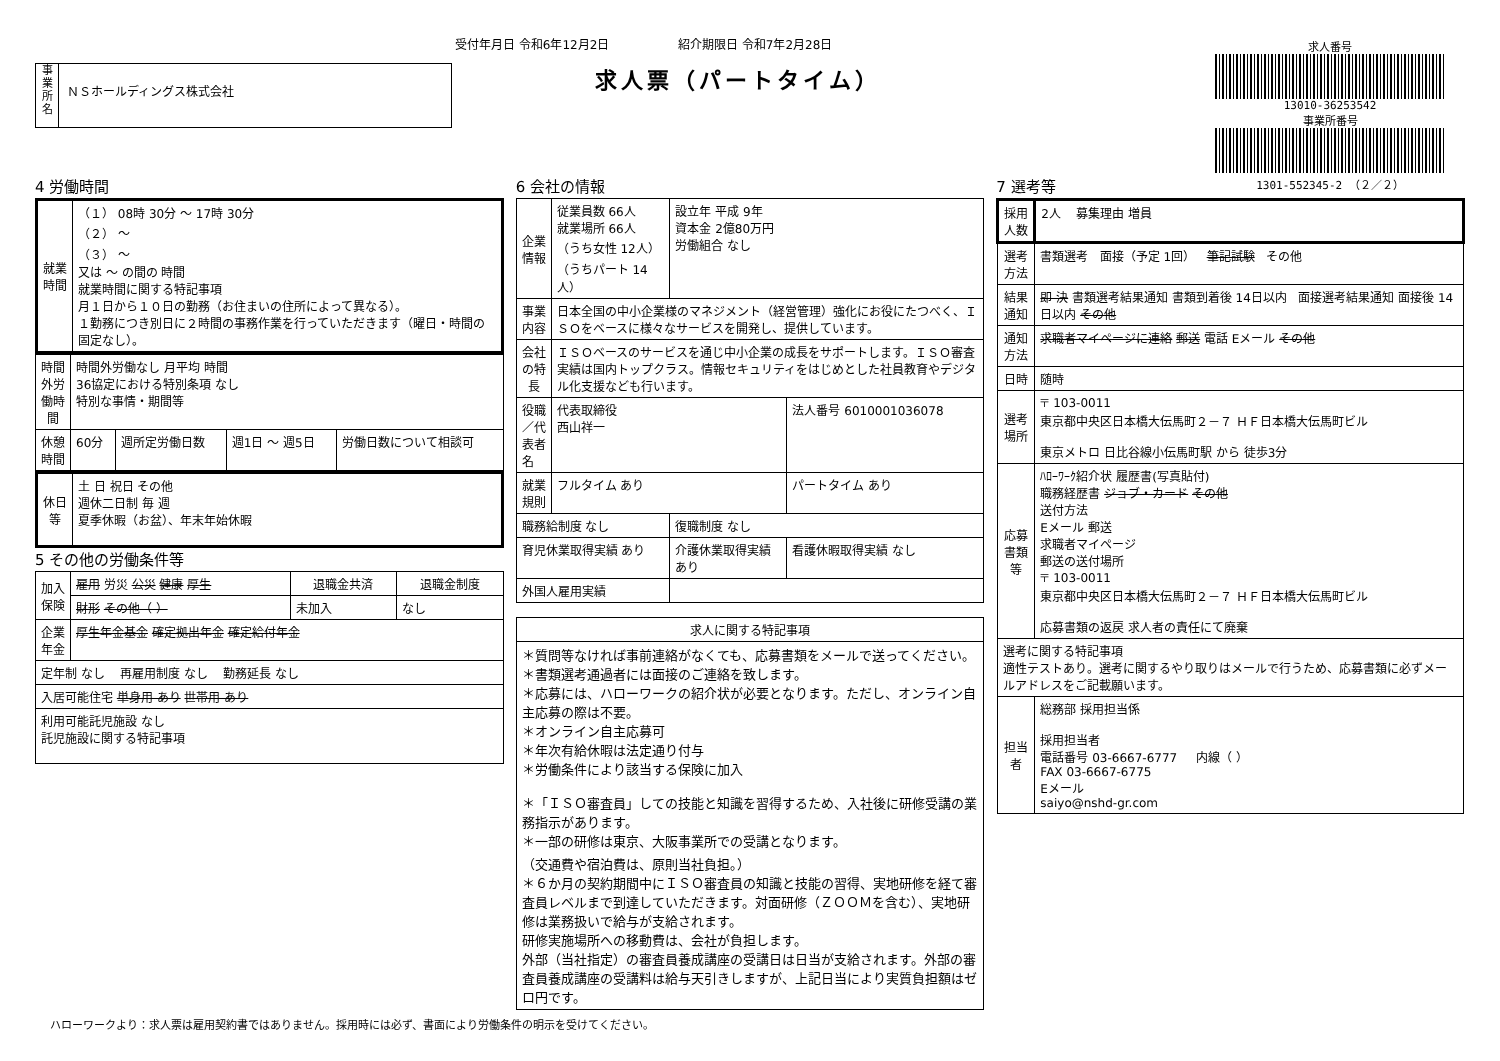受付年月日 令和6年12月2日 紹介期限日 令和7年2月28日
求人票（パートタイム）
事
業
所
名
ＮＳホールディングス株式会社
求人番号
13010-36253542
事業所番号
1301-552345-2 （２／２）
4 労働時間
| 就業時間 | （１） 08時 30分 ～ 17時 30分 （２） ～ （３） ～ 又は ～ の間の 時間 就業時間に関する特記事項 月１日から１０日の勤務（お住まいの住所によって異なる）。 １勤務につき別日に２時間の事務作業を行っていただきます（曜日・時間の固定なし）。 |
| 時間外労働時間 | 時間外労働なし 月平均 時間 36協定における特別条項 なし 特別な事情・期間等 | | | |
| 休憩時間 | 60分 | 週所定労働日数 | 週1日 ～ 週5日 | 労働日数について相談可 |
| 休日等 | 土 日 祝日 その他 週休二日制 毎 週 夏季休暇（お盆）、年末年始休暇 |
5 その他の労働条件等
| 加入保険 | 雇用 労災 公災 健康 厚生 | 退職金共済 | 退職金制度 |
| | 財形 その他（ ） | 未加入 | なし |
| 企業年金 | 厚生年金基金 確定拠出年金 確定給付年金 | | |
| 定年制 なし 再雇用制度 なし 勤務延長 なし | | | |
| 入居可能住宅 単身用 あり 世帯用 あり | | | |
| 利用可能託児施設 なし 託児施設に関する特記事項 | | | |
6 会社の情報
| 企業情報 | 従業員数 66人 就業場所 66人 （うち女性 12人） （うちパート 14人） | 設立年 平成 9年 資本金 2億80万円 労働組合 なし | |
| 事業内容 | 日本全国の中小企業様のマネジメント（経営管理）強化にお役にたつべく、ＩＳＯをベースに様々なサービスを開発し、提供しています。 | | |
| 会社の特長 | ＩＳＯベースのサービスを通じ中小企業の成長をサポートします。ＩＳＯ審査実績は国内トップクラス。情報セキュリティをはじめとした社員教育やデジタル化支援なども行います。 | | |
| 役職／代表者名 | 代表取締役 西山祥一 | | 法人番号 6010001036078 |
| 就業規則 | フルタイム あり | | パートタイム あり |
| 職務給制度 なし | | 復職制度 なし | |
| 育児休業取得実績 あり | | 介護休業取得実績 あり | 看護休暇取得実績 なし |
| 外国人雇用実績 | | | |
| 求人に関する特記事項 |
| --- |
| ＊質問等なければ事前連絡がなくても、応募書類をメールで送ってください。 ＊書類選考通過者には面接のご連絡を致します。 ＊応募には、ハローワークの紹介状が必要となります。ただし、オンライン自主応募の際は不要。 ＊オンライン自主応募可 ＊年次有給休暇は法定通り付与 ＊労働条件により該当する保険に加入 ＊「ＩＳＯ審査員」しての技能と知識を習得するため、入社後に研修受講の業務指示があります。 ＊一部の研修は東京、大阪事業所での受講となります。 （交通費や宿泊費は、原則当社負担。） ＊６か月の契約期間中にＩＳＯ審査員の知識と技能の習得、実地研修を経て審査員レベルまで到達していただきます。対面研修（ＺＯＯＭを含む）、実地研修は業務扱いで給与が支給されます。 研修実施場所への移動費は、会社が負担します。 外部（当社指定）の審査員養成講座の受講日は日当が支給されます。外部の審査員養成講座の受講料は給与天引きしますが、上記日当により実質負担額はゼロ円です。 |
7 選考等
| 採用人数 | 2人 募集理由 増員 |
| 選考方法 | 書類選考 面接（予定 1回） 筆記試験 その他 |
| 結果通知 | 即 決 書類選考結果通知 書類到着後 14日以内 面接選考結果通知 面接後 14日以内 その他 |
| 通知方法 | 求職者マイページに連絡 郵送 電話 Eメール その他 |
| 日時 | 随時 |
| 選考場所 | 〒 103-0011 東京都中央区日本橋大伝馬町２－７ ＨＦ日本橋大伝馬町ビル 東京メトロ 日比谷線小伝馬町駅 から 徒歩3分 |
| 応募書類等 | ﾊﾛｰﾜｰｸ紹介状 履歴書(写真貼付) 職務経歴書 ジョブ・カード その他 送付方法 Eメール 郵送 求職者マイページ 郵送の送付場所 〒 103-0011 東京都中央区日本橋大伝馬町２－７ ＨＦ日本橋大伝馬町ビル 応募書類の返戻 求人者の責任にて廃棄 |
| 選考に関する特記事項 適性テストあり。選考に関するやり取りはメールで行うため、応募書類に必ずメールアドレスをご記載願います。 | |
| 担当者 | 総務部 採用担当係 採用担当者 電話番号 03-6667-6777 内線（ ） FAX 03-6667-6775 Eメール saiyo@nshd-gr.com |
ハローワークより：求人票は雇用契約書ではありません。採用時には必ず、書面により労働条件の明示を受けてください。